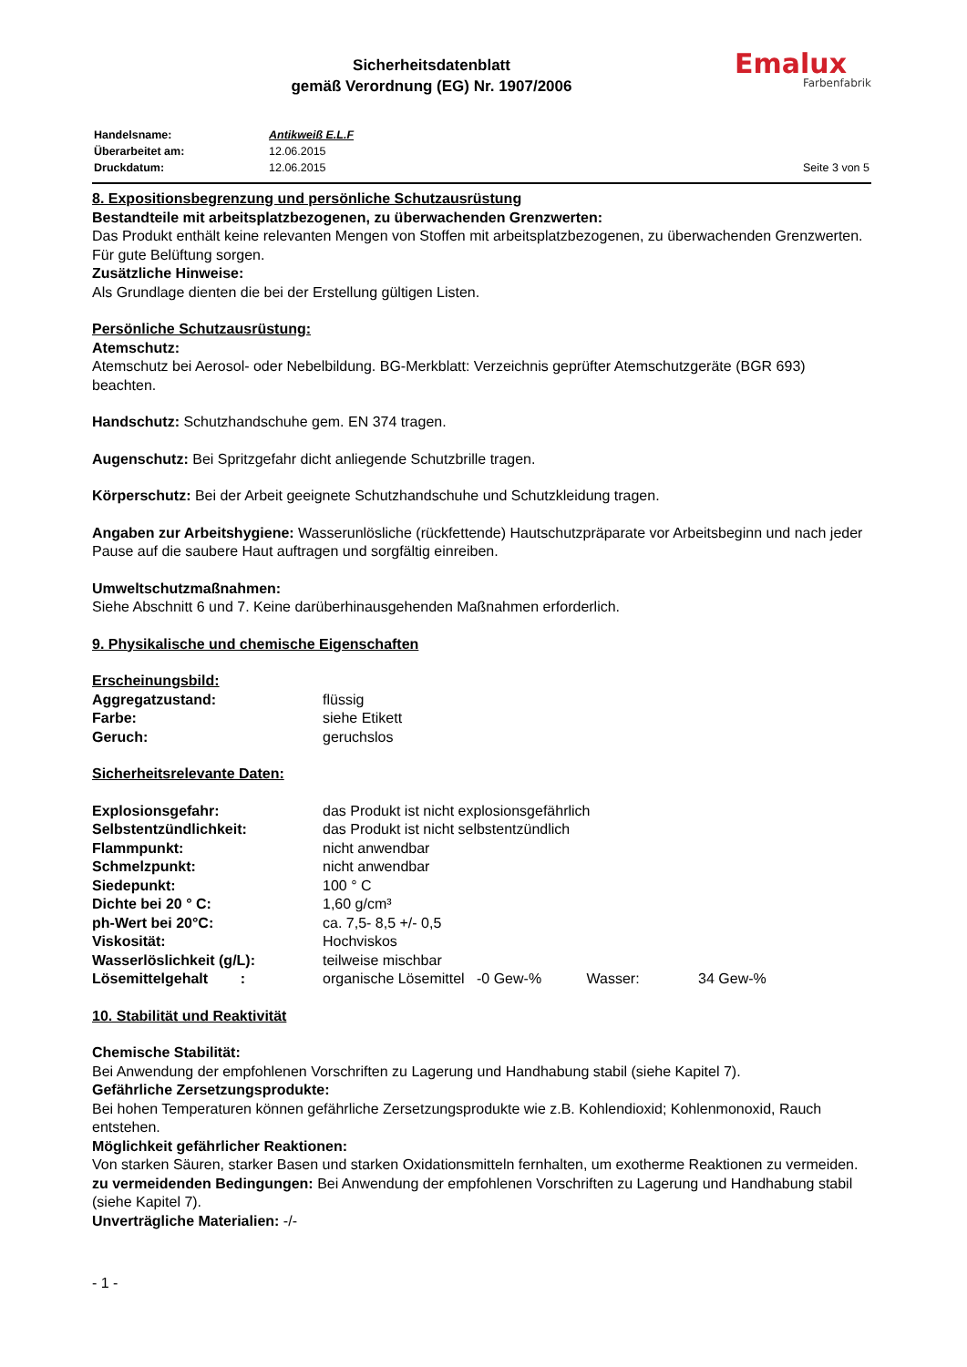Sicherheitsdatenblatt
gemäß Verordnung (EG) Nr. 1907/2006
Emalux
Farbenfabrik
| Handelsname: | Antikweiß E.L.F | |
| Überarbeitet am: | 12.06.2015 | |
| Druckdatum: | 12.06.2015 | Seite 3 von 5 |
8. Expositionsbegrenzung und persönliche Schutzausrüstung
Bestandteile mit arbeitsplatzbezogenen, zu überwachenden Grenzwerten:
Das Produkt enthält keine relevanten Mengen von Stoffen mit arbeitsplatzbezogenen, zu überwachenden Grenzwerten. Für gute Belüftung sorgen.
Zusätzliche Hinweise:
Als Grundlage dienten die bei der Erstellung gültigen Listen.
Persönliche Schutzausrüstung:
Atemschutz:
Atemschutz bei Aerosol- oder Nebelbildung. BG-Merkblatt: Verzeichnis geprüfter Atemschutzgeräte (BGR 693) beachten.
Handschutz: Schutzhandschuhe gem. EN 374 tragen.
Augenschutz: Bei Spritzgefahr dicht anliegende Schutzbrille tragen.
Körperschutz: Bei der Arbeit geeignete Schutzhandschuhe und Schutzkleidung tragen.
Angaben zur Arbeitshygiene: Wasserunlösliche (rückfettende) Hautschutzpräparate vor Arbeitsbeginn und nach jeder Pause auf die saubere Haut auftragen und sorgfältig einreiben.
Umweltschutzmaßnahmen:
Siehe Abschnitt 6 und 7. Keine darüberhinausgehenden Maßnahmen erforderlich.
9. Physikalische und chemische Eigenschaften
Erscheinungsbild:
| Aggregatzustand: | flüssig |
| Farbe: | siehe Etikett |
| Geruch: | geruchslos |
Sicherheitsrelevante Daten:
| Explosionsgefahr: | das Produkt ist nicht explosionsgefährlich |
| Selbstentzündlichkeit: | das Produkt ist nicht selbstentzündlich |
| Flammpunkt: | nicht anwendbar |
| Schmelzpunkt: | nicht anwendbar |
| Siedepunkt: | 100 ° C |
| Dichte bei 20 ° C: | 1,60 g/cm³ |
| ph-Wert bei 20°C: | ca. 7,5- 8,5 +/- 0,5 |
| Viskosität: | Hochviskos |
| Wasserlöslichkeit (g/L): | teilweise mischbar |
| Lösemittelgehalt : | organische Lösemittel -0 Gew-% Wasser: 34 Gew-% |
10. Stabilität und Reaktivität
Chemische Stabilität:
Bei Anwendung der empfohlenen Vorschriften zu Lagerung und Handhabung stabil (siehe Kapitel 7).
Gefährliche Zersetzungsprodukte:
Bei hohen Temperaturen können gefährliche Zersetzungsprodukte wie z.B. Kohlendioxid; Kohlenmonoxid, Rauch entstehen.
Möglichkeit gefährlicher Reaktionen:
Von starken Säuren, starker Basen und starken Oxidationsmitteln fernhalten, um exotherme Reaktionen zu vermeiden.
zu vermeidenden Bedingungen: Bei Anwendung der empfohlenen Vorschriften zu Lagerung und Handhabung stabil (siehe Kapitel 7).
Unverträgliche Materialien: -/-
- 1 -